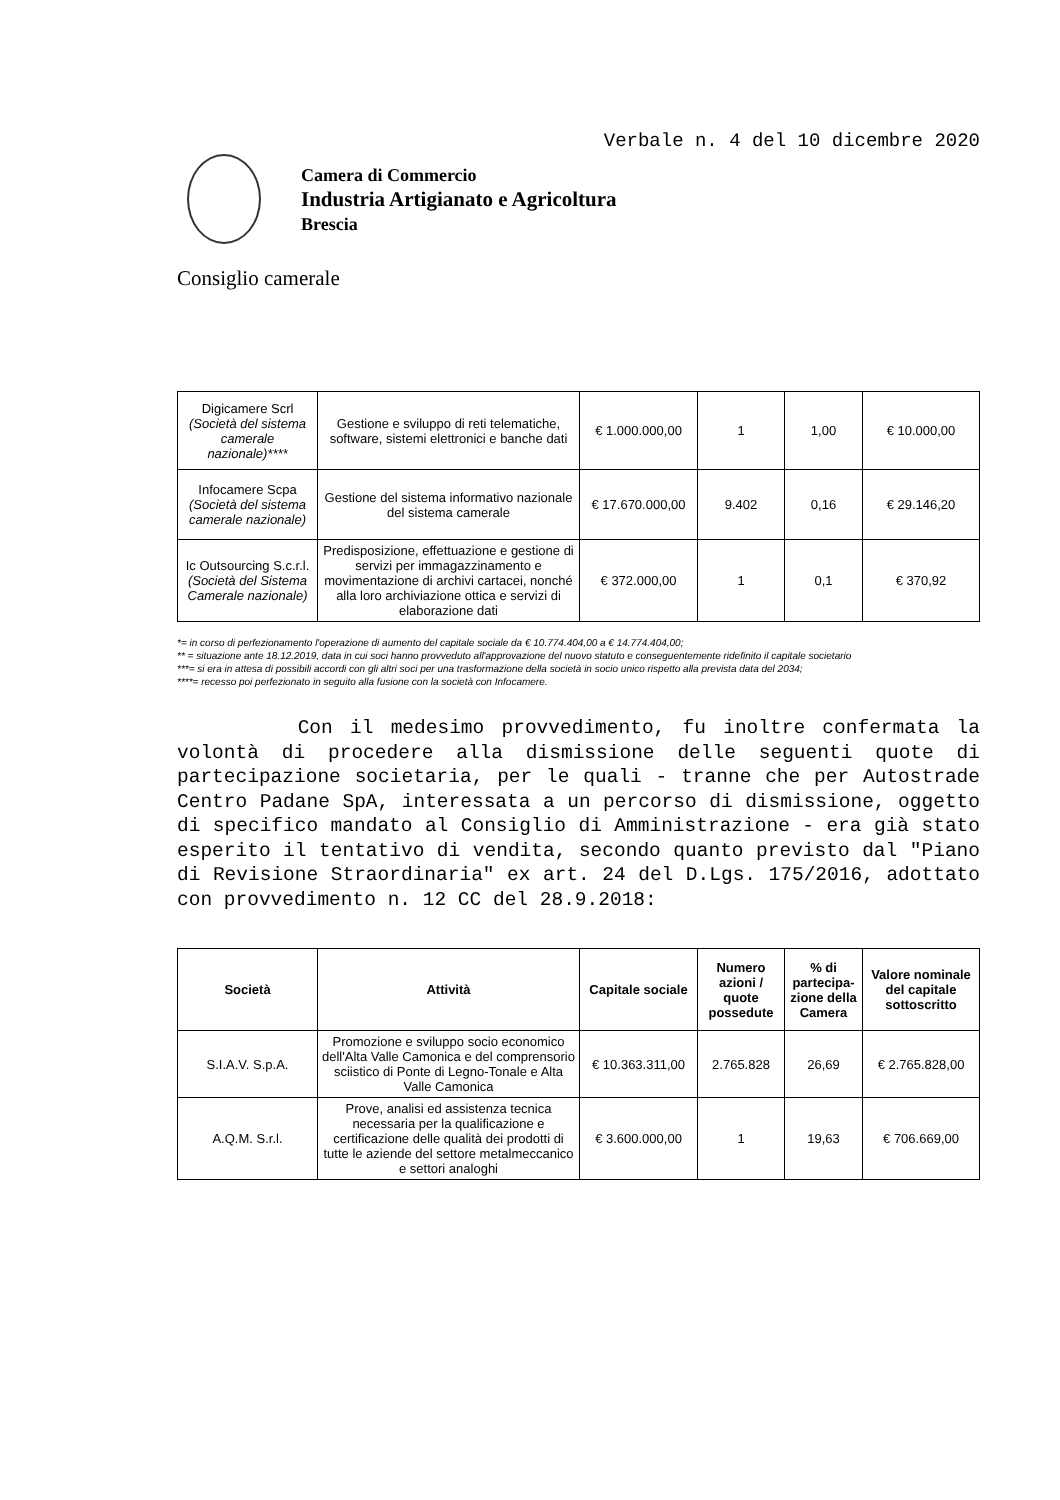Verbale n. 4 del 10 dicembre 2020
Camera di Commercio
Industria Artigianato e Agricoltura
Brescia
Consiglio camerale
| Digicamere Scrl (Società del sistema camerale nazionale)**** | Gestione e sviluppo di reti telematiche, software, sistemi elettronici e banche dati | € 1.000.000,00 | 1 | 1,00 | € 10.000,00 |
| Infocamere Scpa (Società del sistema camerale nazionale) | Gestione del sistema informativo nazionale del sistema camerale | € 17.670.000,00 | 9.402 | 0,16 | € 29.146,20 |
| Ic Outsourcing S.c.r.l. (Società del Sistema Camerale nazionale) | Predisposizione, effettuazione e gestione di servizi per immagazzinamento e movimentazione di archivi cartacei, nonché alla loro archiviazione ottica e servizi di elaborazione dati | € 372.000,00 | 1 | 0,1 | € 370,92 |
*= in corso di perfezionamento l'operazione di aumento del capitale sociale da € 10.774.404,00 a € 14.774.404,00;
** = situazione ante 18.12.2019, data in cui soci hanno provveduto all'approvazione del nuovo statuto e conseguentemente ridefinito il capitale societario
***= si era in attesa di possibili accordi con gli altri soci per una trasformazione della società in socio unico rispetto alla prevista data del 2034;
****= recesso poi perfezionato in seguito alla fusione con la società con Infocamere.
Con il medesimo provvedimento, fu inoltre confermata la volontà di procedere alla dismissione delle seguenti quote di partecipazione societaria, per le quali - tranne che per Autostrade Centro Padane SpA, interessata a un percorso di dismissione, oggetto di specifico mandato al Consiglio di Amministrazione - era già stato esperito il tentativo di vendita, secondo quanto previsto dal "Piano di Revisione Straordinaria" ex art. 24 del D.Lgs. 175/2016, adottato con provvedimento n. 12 CC del 28.9.2018:
| Società | Attività | Capitale sociale | Numero azioni / quote possedute | % di partecipa-zione della Camera | Valore nominale del capitale sottoscritto |
| --- | --- | --- | --- | --- | --- |
| S.I.A.V. S.p.A. | Promozione e sviluppo socio economico dell'Alta Valle Camonica e del comprensorio sciistico di Ponte di Legno-Tonale e Alta Valle Camonica | € 10.363.311,00 | 2.765.828 | 26,69 | € 2.765.828,00 |
| A.Q.M. S.r.l. | Prove, analisi ed assistenza tecnica necessaria per la qualificazione e certificazione delle qualità dei prodotti di tutte le aziende del settore metalmeccanico e settori analoghi | € 3.600.000,00 | 1 | 19,63 | € 706.669,00 |